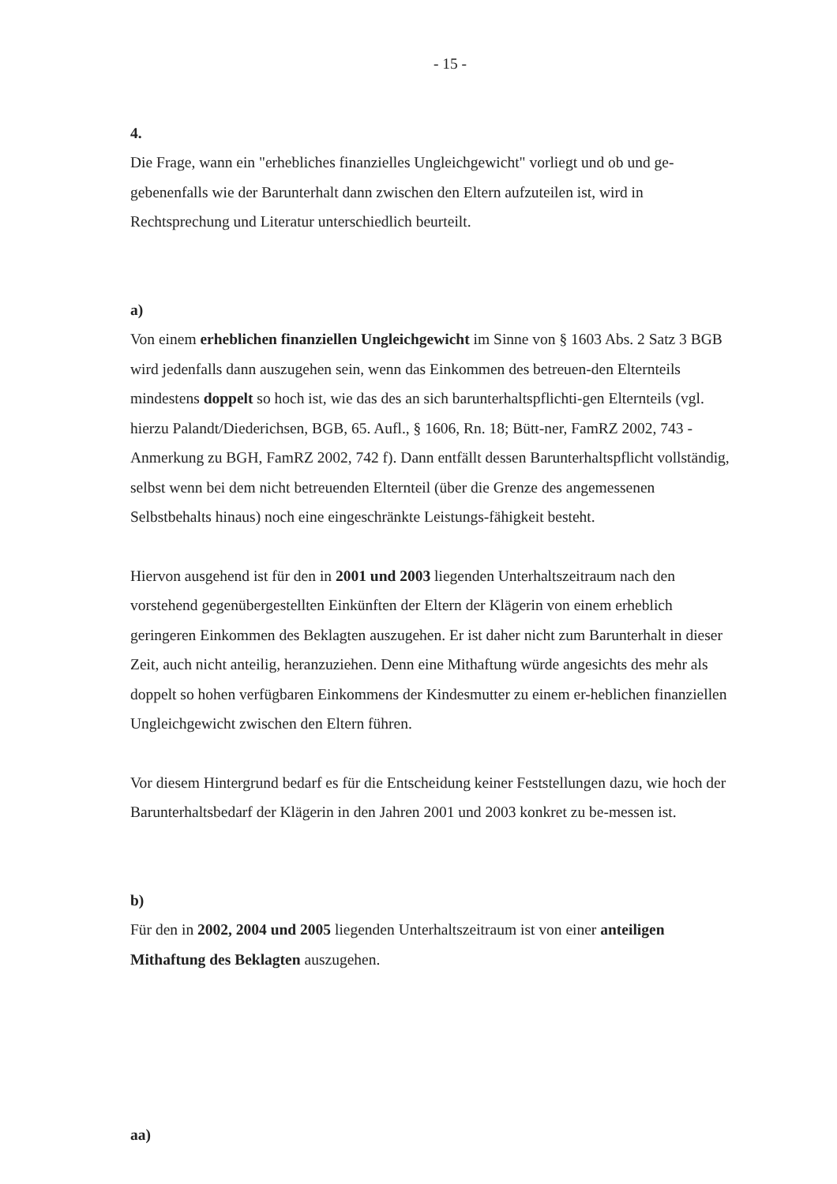- 15 -
4.
Die Frage, wann ein "erhebliches finanzielles Ungleichgewicht" vorliegt und ob und ge-gebenenfalls wie der Barunterhalt dann zwischen den Eltern aufzuteilen ist, wird in Rechtsprechung und Literatur unterschiedlich beurteilt.
a)
Von einem erheblichen finanziellen Ungleichgewicht im Sinne von § 1603 Abs. 2 Satz 3 BGB wird jedenfalls dann auszugehen sein, wenn das Einkommen des betreuen-den Elternteils mindestens doppelt so hoch ist, wie das des an sich barunterhaltspflichti-gen Elternteils (vgl. hierzu Palandt/Diederichsen, BGB, 65. Aufl., § 1606, Rn. 18; Bütt-ner, FamRZ 2002, 743 - Anmerkung zu BGH, FamRZ 2002, 742 f). Dann entfällt dessen Barunterhaltspflicht vollständig, selbst wenn bei dem nicht betreuenden Elternteil (über die Grenze des angemessenen Selbstbehalts hinaus) noch eine eingeschränkte Leistungs-fähigkeit besteht.
Hiervon ausgehend ist für den in 2001 und 2003 liegenden Unterhaltszeitraum nach den vorstehend gegenübergestellten Einkünften der Eltern der Klägerin von einem erheblich geringeren Einkommen des Beklagten auszugehen. Er ist daher nicht zum Barunterhalt in dieser Zeit, auch nicht anteilig, heranzuziehen. Denn eine Mithaftung würde angesichts des mehr als doppelt so hohen verfügbaren Einkommens der Kindesmutter zu einem er-heblichen finanziellen Ungleichgewicht zwischen den Eltern führen.
Vor diesem Hintergrund bedarf es für die Entscheidung keiner Feststellungen dazu, wie hoch der Barunterhaltsbedarf der Klägerin in den Jahren 2001 und 2003 konkret zu be-messen ist.
b)
Für den in 2002, 2004 und 2005 liegenden Unterhaltszeitraum ist von einer anteiligen Mithaftung des Beklagten auszugehen.
aa)